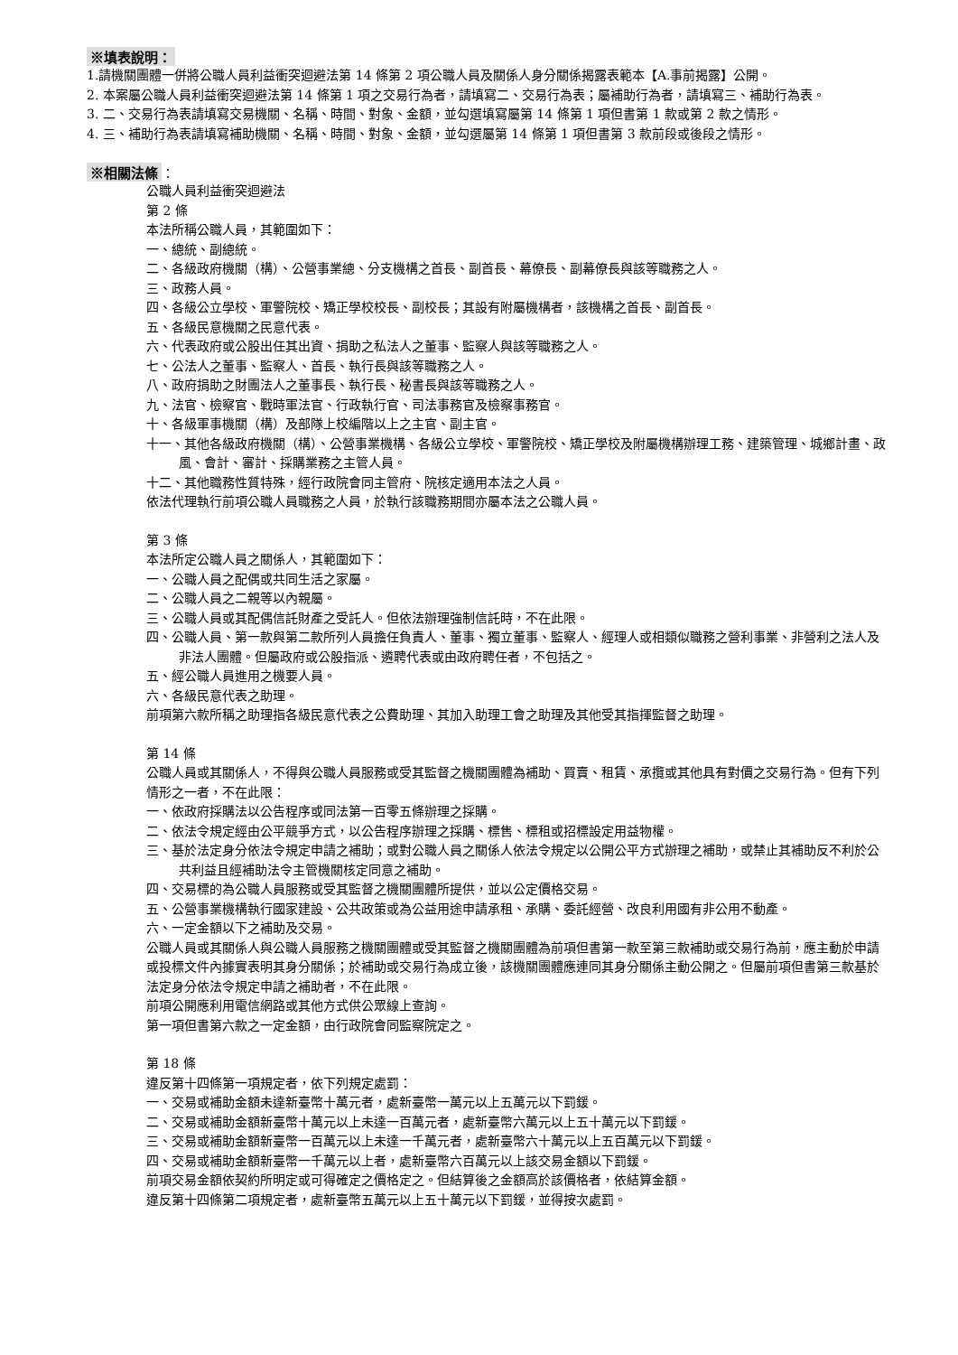※填表說明：
1.請機關團體一併將公職人員利益衝突迴避法第 14 條第 2 項公職人員及關係人身分關係揭露表範本【A.事前揭露】公開。
2. 本案屬公職人員利益衝突迴避法第 14 條第 1 項之交易行為者，請填寫二、交易行為表；屬補助行為者，請填寫三、補助行為表。
3. 二、交易行為表請填寫交易機關、名稱、時間、對象、金額，並勾選填寫屬第 14 條第 1 項但書第 1 款或第 2 款之情形。
4. 三、補助行為表請填寫補助機關、名稱、時間、對象、金額，並勾選屬第 14 條第 1 項但書第 3 款前段或後段之情形。
※相關法條 ：
公職人員利益衝突迴避法
第 2 條
本法所稱公職人員，其範圍如下：
一、總統、副總統。
二、各級政府機關（構）、公營事業總、分支機構之首長、副首長、幕僚長、副幕僚長與該等職務之人。
三、政務人員。
四、各級公立學校、軍警院校、矯正學校校長、副校長；其設有附屬機構者，該機構之首長、副首長。
五、各級民意機關之民意代表。
六、代表政府或公股出任其出資、捐助之私法人之董事、監察人與該等職務之人。
七、公法人之董事、監察人、首長、執行長與該等職務之人。
八、政府捐助之財團法人之董事長、執行長、秘書長與該等職務之人。
九、法官、檢察官、戰時軍法官、行政執行官、司法事務官及檢察事務官。
十、各級軍事機關（構）及部隊上校編階以上之主官、副主官。
十一、其他各級政府機關（構）、公營事業機構、各級公立學校、軍警院校、矯正學校及附屬機構辦理工務、建築管理、城鄉計畫、政風、會計、審計、採購業務之主管人員。
十二、其他職務性質特殊，經行政院會同主管府、院核定適用本法之人員。
依法代理執行前項公職人員職務之人員，於執行該職務期間亦屬本法之公職人員。
第 3 條
本法所定公職人員之關係人，其範圍如下：
一、公職人員之配偶或共同生活之家屬。
二、公職人員之二親等以內親屬。
三、公職人員或其配偶信託財產之受託人。但依法辦理強制信託時，不在此限。
四、公職人員、第一款與第二款所列人員擔任負責人、董事、獨立董事、監察人、經理人或相類似職務之營利事業、非營利之法人及非法人團體。但屬政府或公股指派、遴聘代表或由政府聘任者，不包括之。
五、經公職人員進用之機要人員。
六、各級民意代表之助理。
前項第六款所稱之助理指各級民意代表之公費助理、其加入助理工會之助理及其他受其指揮監督之助理。
第 14 條
公職人員或其關係人，不得與公職人員服務或受其監督之機關團體為補助、買賣、租賃、承攬或其他具有對價之交易行為。但有下列情形之一者，不在此限：
一、依政府採購法以公告程序或同法第一百零五條辦理之採購。
二、依法令規定經由公平競爭方式，以公告程序辦理之採購、標售、標租或招標設定用益物權。
三、基於法定身分依法令規定申請之補助；或對公職人員之關係人依法令規定以公開公平方式辦理之補助，或禁止其補助反不利於公共利益且經補助法令主管機關核定同意之補助。
四、交易標的為公職人員服務或受其監督之機關團體所提供，並以公定價格交易。
五、公營事業機構執行國家建設、公共政策或為公益用途申請承租、承購、委託經營、改良利用國有非公用不動產。
六、一定金額以下之補助及交易。
公職人員或其關係人與公職人員服務之機關團體或受其監督之機關團體為前項但書第一款至第三款補助或交易行為前，應主動於申請或投標文件內據實表明其身分關係；於補助或交易行為成立後，該機關團體應連同其身分關係主動公開之。但屬前項但書第三款基於法定身分依法令規定申請之補助者，不在此限。
前項公開應利用電信網路或其他方式供公眾線上查詢。
第一項但書第六款之一定金額，由行政院會同監察院定之。
第 18 條
違反第十四條第一項規定者，依下列規定處罰：
一、交易或補助金額未達新臺幣十萬元者，處新臺幣一萬元以上五萬元以下罰鍰。
二、交易或補助金額新臺幣十萬元以上未達一百萬元者，處新臺幣六萬元以上五十萬元以下罰鍰。
三、交易或補助金額新臺幣一百萬元以上未達一千萬元者，處新臺幣六十萬元以上五百萬元以下罰鍰。
四、交易或補助金額新臺幣一千萬元以上者，處新臺幣六百萬元以上該交易金額以下罰鍰。
前項交易金額依契約所明定或可得確定之價格定之。但結算後之金額高於該價格者，依結算金額。
違反第十四條第二項規定者，處新臺幣五萬元以上五十萬元以下罰鍰，並得按次處罰。